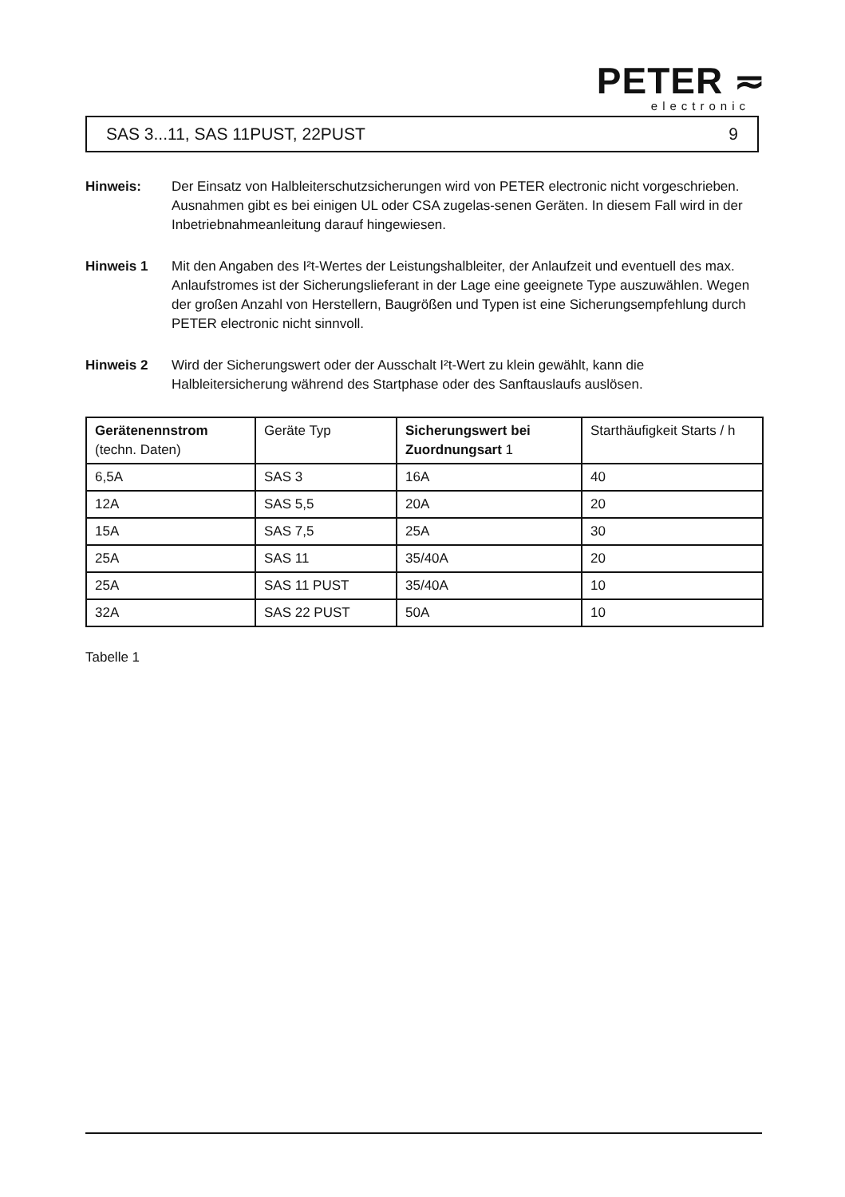PETER ≂
electronic
SAS 3...11, SAS 11PUST, 22PUST 9
Hinweis: Der Einsatz von Halbleiterschutzsicherungen wird von PETER electronic nicht vorgeschrieben. Ausnahmen gibt es bei einigen UL oder CSA zugelas-senen Geräten. In diesem Fall wird in der Inbetriebnahmeanleitung darauf hingewiesen.
Hinweis 1 Mit den Angaben des I²t-Wertes der Leistungshalbleiter, der Anlaufzeit und eventuell des max. Anlaufstromes ist der Sicherungslieferant in der Lage eine geeignete Type auszuwählen. Wegen der großen Anzahl von Herstellern, Baugrößen und Typen ist eine Sicherungsempfehlung durch PETER electronic nicht sinnvoll.
Hinweis 2 Wird der Sicherungswert oder der Ausschalt I²t-Wert zu klein gewählt, kann die Halbleitersicherung während des Startphase oder des Sanftauslaufs auslösen.
| Gerätenennstrom (techn. Daten) | Geräte Typ | Sicherungswert bei Zuordnungsart 1 | Starthäufigkeit Starts / h |
| 6,5A | SAS 3 | 16A | 40 |
| 12A | SAS 5,5 | 20A | 20 |
| 15A | SAS 7,5 | 25A | 30 |
| 25A | SAS 11 | 35/40A | 20 |
| 25A | SAS 11 PUST | 35/40A | 10 |
| 32A | SAS 22 PUST | 50A | 10 |
Tabelle 1